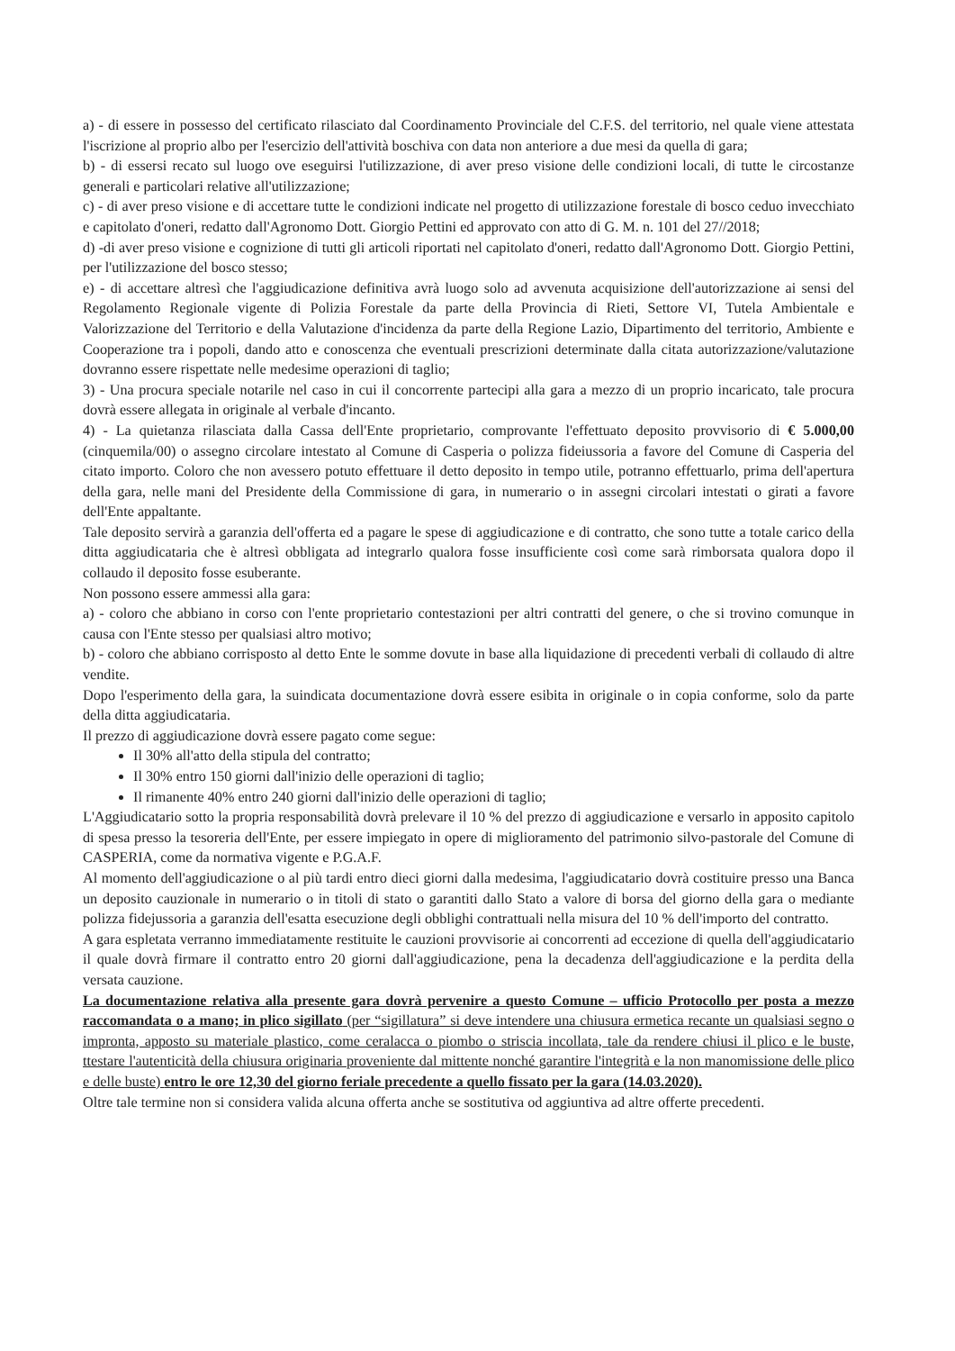a) - di essere in possesso del certificato rilasciato dal Coordinamento Provinciale del C.F.S. del territorio, nel quale viene attestata l'iscrizione al proprio albo per l'esercizio dell'attività boschiva con data non anteriore a due mesi da quella di gara;
b) - di essersi recato sul luogo ove eseguirsi l'utilizzazione, di aver preso visione delle condizioni locali, di tutte le circostanze generali e particolari relative all'utilizzazione;
c) - di aver preso visione e di accettare tutte le condizioni indicate nel progetto di utilizzazione forestale di bosco ceduo invecchiato e capitolato d'oneri, redatto dall'Agronomo Dott. Giorgio Pettini ed approvato con atto di G. M. n. 101 del 27//2018;
d) -di aver preso visione e cognizione di tutti gli articoli riportati nel capitolato d'oneri, redatto dall'Agronomo Dott. Giorgio Pettini, per l'utilizzazione del bosco stesso;
e) - di accettare altresì che l'aggiudicazione definitiva avrà luogo solo ad avvenuta acquisizione dell'autorizzazione ai sensi del Regolamento Regionale vigente di Polizia Forestale da parte della Provincia di Rieti, Settore VI, Tutela Ambientale e Valorizzazione del Territorio e della Valutazione d'incidenza da parte della Regione Lazio, Dipartimento del territorio, Ambiente e Cooperazione tra i popoli, dando atto e conoscenza che eventuali prescrizioni determinate dalla citata autorizzazione/valutazione dovranno essere rispettate nelle medesime operazioni di taglio;
3) - Una procura speciale notarile nel caso in cui il concorrente partecipi alla gara a mezzo di un proprio incaricato, tale procura dovrà essere allegata in originale al verbale d'incanto.
4) - La quietanza rilasciata dalla Cassa dell'Ente proprietario, comprovante l'effettuato deposito provvisorio di € 5.000,00 (cinquemila/00) o assegno circolare intestato al Comune di Casperia o polizza fideiussoria a favore del Comune di Casperia del citato importo. Coloro che non avessero potuto effettuare il detto deposito in tempo utile, potranno effettuarlo, prima dell'apertura della gara, nelle mani del Presidente della Commissione di gara, in numerario o in assegni circolari intestati o girati a favore dell'Ente appaltante.
Tale deposito servirà a garanzia dell'offerta ed a pagare le spese di aggiudicazione e di contratto, che sono tutte a totale carico della ditta aggiudicataria che è altresì obbligata ad integrarlo qualora fosse insufficiente così come sarà rimborsata qualora dopo il collaudo il deposito fosse esuberante.
Non possono essere ammessi alla gara:
a) - coloro che abbiano in corso con l'ente proprietario contestazioni per altri contratti del genere, o che si trovino comunque in causa con l'Ente stesso per qualsiasi altro motivo;
b) - coloro che abbiano corrisposto al detto Ente le somme dovute in base alla liquidazione di precedenti verbali di collaudo di altre vendite.
Dopo l'esperimento della gara, la suindicata documentazione dovrà essere esibita in originale o in copia conforme, solo da parte della ditta aggiudicataria.
Il prezzo di aggiudicazione dovrà essere pagato come segue:
Il 30% all'atto della stipula del contratto;
Il 30% entro 150 giorni dall'inizio delle operazioni di taglio;
Il rimanente 40% entro 240 giorni dall'inizio delle operazioni di taglio;
L'Aggiudicatario sotto la propria responsabilità dovrà prelevare il 10 % del prezzo di aggiudicazione e versarlo in apposito capitolo di spesa presso la tesoreria dell'Ente, per essere impiegato in opere di miglioramento del patrimonio silvo-pastorale del Comune di CASPERIA, come da normativa vigente e P.G.A.F.
Al momento dell'aggiudicazione o al più tardi entro dieci giorni dalla medesima, l'aggiudicatario dovrà costituire presso una Banca un deposito cauzionale in numerario o in titoli di stato o garantiti dallo Stato a valore di borsa del giorno della gara o mediante polizza fidejussoria a garanzia dell'esatta esecuzione degli obblighi contrattuali nella misura del 10 % dell'importo del contratto.
A gara espletata verranno immediatamente restituite le cauzioni provvisorie ai concorrenti ad eccezione di quella dell'aggiudicatario il quale dovrà firmare il contratto entro 20 giorni dall'aggiudicazione, pena la decadenza dell'aggiudicazione e la perdita della versata cauzione.
La documentazione relativa alla presente gara dovrà pervenire a questo Comune – ufficio Protocollo per posta a mezzo raccomandata o a mano; in plico sigillato (per “sigillatura” si deve intendere una chiusura ermetica recante un qualsiasi segno o impronta, apposto su materiale plastico, come ceralacca o piombo o striscia incollata, tale da rendere chiusi il plico e le buste, ttestare l'autenticità della chiusura originaria proveniente dal mittente nonché garantire l'integrità e la non manomissione delle plico e delle buste) entro le ore 12,30 del giorno feriale precedente a quello fissato per la gara (14.03.2020).
Oltre tale termine non si considera valida alcuna offerta anche se sostitutiva od aggiuntiva ad altre offerte precedenti.